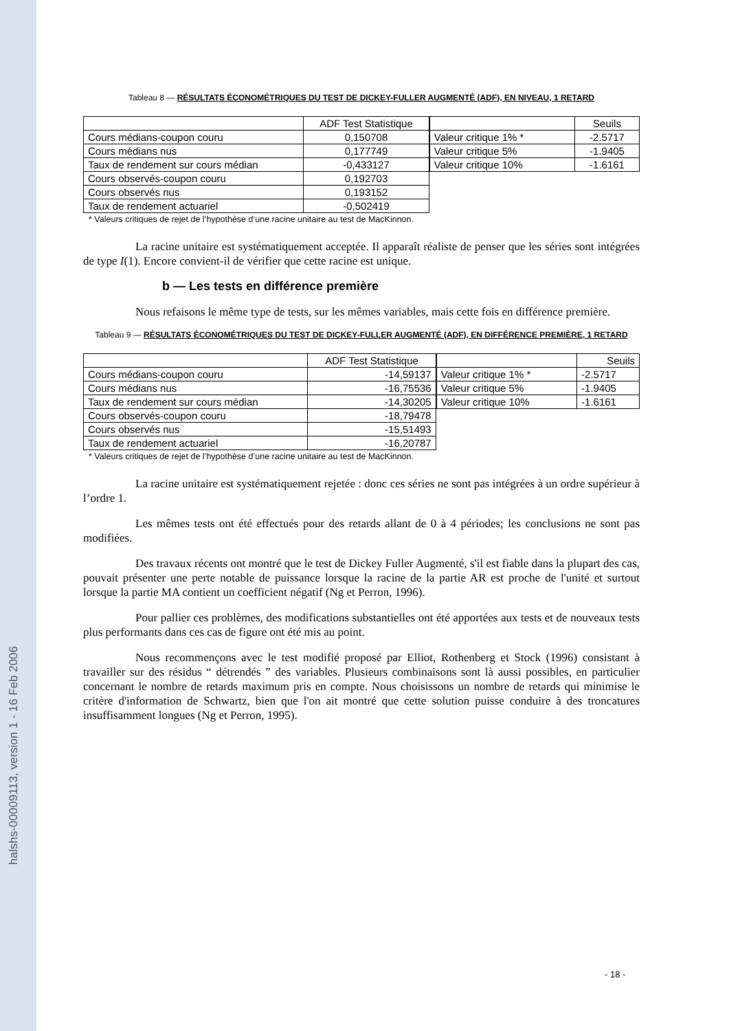halshs-00009113, version 1 - 16 Feb 2006
Tableau 8 — RÉSULTATS ÉCONOMÉTRIQUES DU TEST DE DICKEY-FULLER AUGMENTÉ (ADF), EN NIVEAU, 1 RETARD
| | ADF Test Statistique |
| --- | --- |
| Cours médians-coupon couru | 0,150708 |
| Cours médians nus | 0,177749 |
| Taux de rendement sur cours médian | -0,433127 |
| Cours observés-coupon couru | 0,192703 |
| Cours observés nus | 0,193152 |
| Taux de rendement actuariel | -0,502419 |
| | Seuils |
| --- | --- |
| Valeur critique 1% * | -2.5717 |
| Valeur critique 5% | -1.9405 |
| Valeur critique 10% | -1.6161 |
* Valeurs critiques de rejet de l’hypothèse d’une racine unitaire au test de MacKinnon.
La racine unitaire est systématiquement acceptée. Il apparaît réaliste de penser que les séries sont intégrées de type I(1). Encore convient-il de vérifier que cette racine est unique.
b — Les tests en différence première
Nous refaisons le même type de tests, sur les mêmes variables, mais cette fois en différence première.
Tableau 9 — RÉSULTATS ÉCONOMÉTRIQUES DU TEST DE DICKEY-FULLER AUGMENTÉ (ADF), EN DIFFÉRENCE PREMIÈRE, 1 RETARD
| | ADF Test Statistique |
| --- | --- |
| Cours médians-coupon couru | -14,59137 |
| Cours médians nus | -16,75536 |
| Taux de rendement sur cours médian | -14,30205 |
| Cours observés-coupon couru | -18,79478 |
| Cours observés nus | -15,51493 |
| Taux de rendement actuariel | -16,20787 |
| | Seuils |
| --- | --- |
| Valeur critique 1% * | -2.5717 |
| Valeur critique 5% | -1.9405 |
| Valeur critique 10% | -1.6161 |
* Valeurs critiques de rejet de l’hypothèse d’une racine unitaire au test de MacKinnon.
La racine unitaire est systématiquement rejetée : donc ces séries ne sont pas intégrées à un ordre supérieur à l’ordre 1.
Les mêmes tests ont été effectués pour des retards allant de 0 à 4 périodes; les conclusions ne sont pas modifiées.
Des travaux récents ont montré que le test de Dickey Fuller Augmenté, s'il est fiable dans la plupart des cas, pouvait présenter une perte notable de puissance lorsque la racine de la partie AR est proche de l'unité et surtout lorsque la partie MA contient un coefficient négatif (Ng et Perron, 1996).
Pour pallier ces problèmes, des modifications substantielles ont été apportées aux tests et de nouveaux tests plus performants dans ces cas de figure ont été mis au point.
Nous recommençons avec le test modifié proposé par Elliot, Rothenberg et Stock (1996) consistant à travailler sur des résidus “ détrendés ” des variables. Plusieurs combinaisons sont là aussi possibles, en particulier concernant le nombre de retards maximum pris en compte. Nous choisissons un nombre de retards qui minimise le critère d'information de Schwartz, bien que l'on ait montré que cette solution puisse conduire à des troncatures insuffisamment longues (Ng et Perron, 1995).
- 18 -